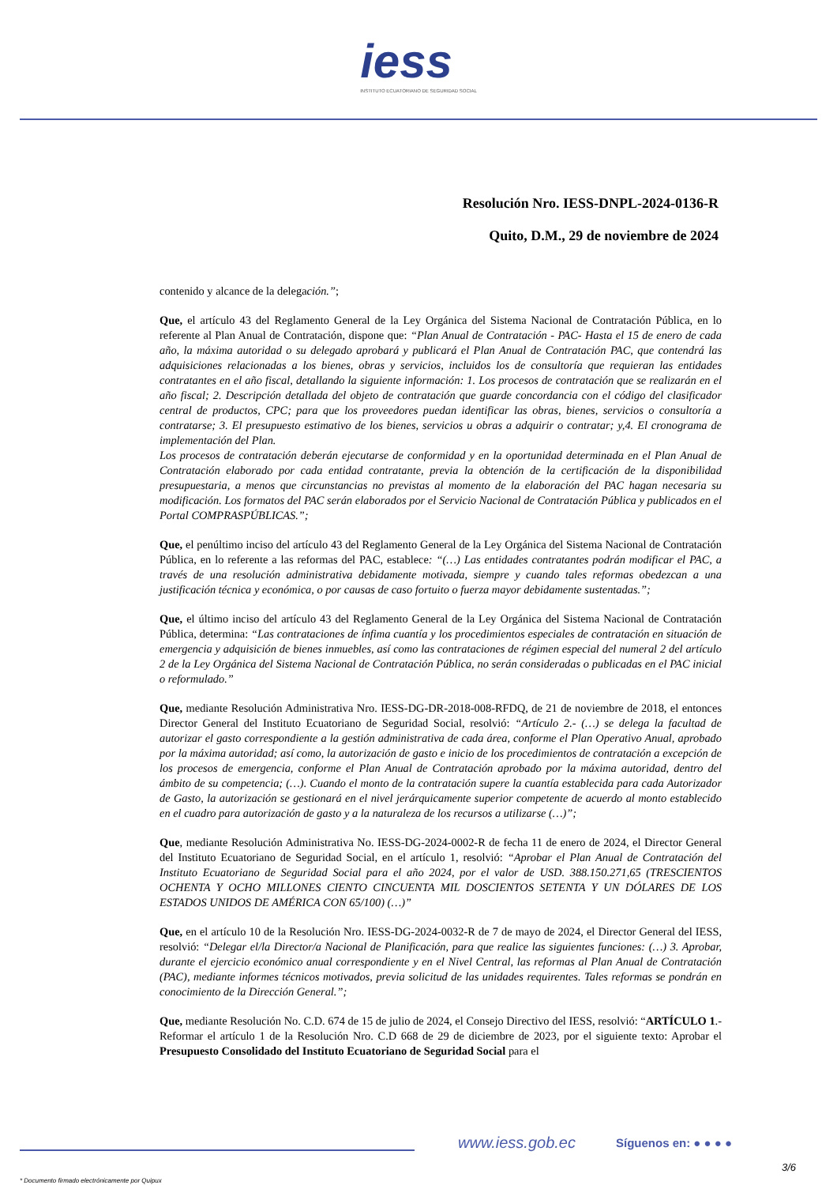iess
INSTITUTO ECUATORIANO DE SEGURIDAD SOCIAL
Resolución Nro. IESS-DNPL-2024-0136-R
Quito, D.M., 29 de noviembre de 2024
contenido y alcance de la delegación.”;
Que, el artículo 43 del Reglamento General de la Ley Orgánica del Sistema Nacional de Contratación Pública, en lo referente al Plan Anual de Contratación, dispone que: “Plan Anual de Contratación - PAC- Hasta el 15 de enero de cada año, la máxima autoridad o su delegado aprobará y publicará el Plan Anual de Contratación PAC, que contendrá las adquisiciones relacionadas a los bienes, obras y servicios, incluidos los de consultoría que requieran las entidades contratantes en el año fiscal, detallando la siguiente información: 1. Los procesos de contratación que se realizarán en el año fiscal; 2. Descripción detallada del objeto de contratación que guarde concordancia con el código del clasificador central de productos, CPC; para que los proveedores puedan identificar las obras, bienes, servicios o consultoría a contratarse; 3. El presupuesto estimativo de los bienes, servicios u obras a adquirir o contratar; y,4. El cronograma de implementación del Plan.
Los procesos de contratación deberán ejecutarse de conformidad y en la oportunidad determinada en el Plan Anual de Contratación elaborado por cada entidad contratante, previa la obtención de la certificación de la disponibilidad presupuestaria, a menos que circunstancias no previstas al momento de la elaboración del PAC hagan necesaria su modificación. Los formatos del PAC serán elaborados por el Servicio Nacional de Contratación Pública y publicados en el Portal COMPRASPÚBLICAS.”;
Que, el penúltimo inciso del artículo 43 del Reglamento General de la Ley Orgánica del Sistema Nacional de Contratación Pública, en lo referente a las reformas del PAC, establece: “(…) Las entidades contratantes podrán modificar el PAC, a través de una resolución administrativa debidamente motivada, siempre y cuando tales reformas obedezcan a una justificación técnica y económica, o por causas de caso fortuito o fuerza mayor debidamente sustentadas.”;
Que, el último inciso del artículo 43 del Reglamento General de la Ley Orgánica del Sistema Nacional de Contratación Pública, determina: “Las contrataciones de ínfima cuantía y los procedimientos especiales de contratación en situación de emergencia y adquisición de bienes inmuebles, así como las contrataciones de régimen especial del numeral 2 del artículo 2 de la Ley Orgánica del Sistema Nacional de Contratación Pública, no serán consideradas o publicadas en el PAC inicial o reformulado.”
Que, mediante Resolución Administrativa Nro. IESS-DG-DR-2018-008-RFDQ, de 21 de noviembre de 2018, el entonces Director General del Instituto Ecuatoriano de Seguridad Social, resolvió: “Artículo 2.- (…) se delega la facultad de autorizar el gasto correspondiente a la gestión administrativa de cada área, conforme el Plan Operativo Anual, aprobado por la máxima autoridad; así como, la autorización de gasto e inicio de los procedimientos de contratación a excepción de los procesos de emergencia, conforme el Plan Anual de Contratación aprobado por la máxima autoridad, dentro del ámbito de su competencia; (…). Cuando el monto de la contratación supere la cuantía establecida para cada Autorizador de Gasto, la autorización se gestionará en el nivel jerárquicamente superior competente de acuerdo al monto establecido en el cuadro para autorización de gasto y a la naturaleza de los recursos a utilizarse (…)”;
Que, mediante Resolución Administrativa No. IESS-DG-2024-0002-R de fecha 11 de enero de 2024, el Director General del Instituto Ecuatoriano de Seguridad Social, en el artículo 1, resolvió: “Aprobar el Plan Anual de Contratación del Instituto Ecuatoriano de Seguridad Social para el año 2024, por el valor de USD. 388.150.271,65 (TRESCIENTOS OCHENTA Y OCHO MILLONES CIENTO CINCUENTA MIL DOSCIENTOS SETENTA Y UN DÓLARES DE LOS ESTADOS UNIDOS DE AMÉRICA CON 65/100) (…)”
Que, en el artículo 10 de la Resolución Nro. IESS-DG-2024-0032-R de 7 de mayo de 2024, el Director General del IESS, resolvió: “Delegar el/la Director/a Nacional de Planificación, para que realice las siguientes funciones: (…) 3. Aprobar, durante el ejercicio económico anual correspondiente y en el Nivel Central, las reformas al Plan Anual de Contratación (PAC), mediante informes técnicos motivados, previa solicitud de las unidades requirentes. Tales reformas se pondrán en conocimiento de la Dirección General.”;
Que, mediante Resolución No. C.D. 674 de 15 de julio de 2024, el Consejo Directivo del IESS, resolvió: “ARTÍCULO 1.- Reformar el artículo 1 de la Resolución Nro. C.D 668 de 29 de diciembre de 2023, por el siguiente texto: Aprobar el Presupuesto Consolidado del Instituto Ecuatoriano de Seguridad Social para el
www.iess.gob.ec Síguenos en: ● ● ● ●
3/6
* Documento firmado electrónicamente por Quipux